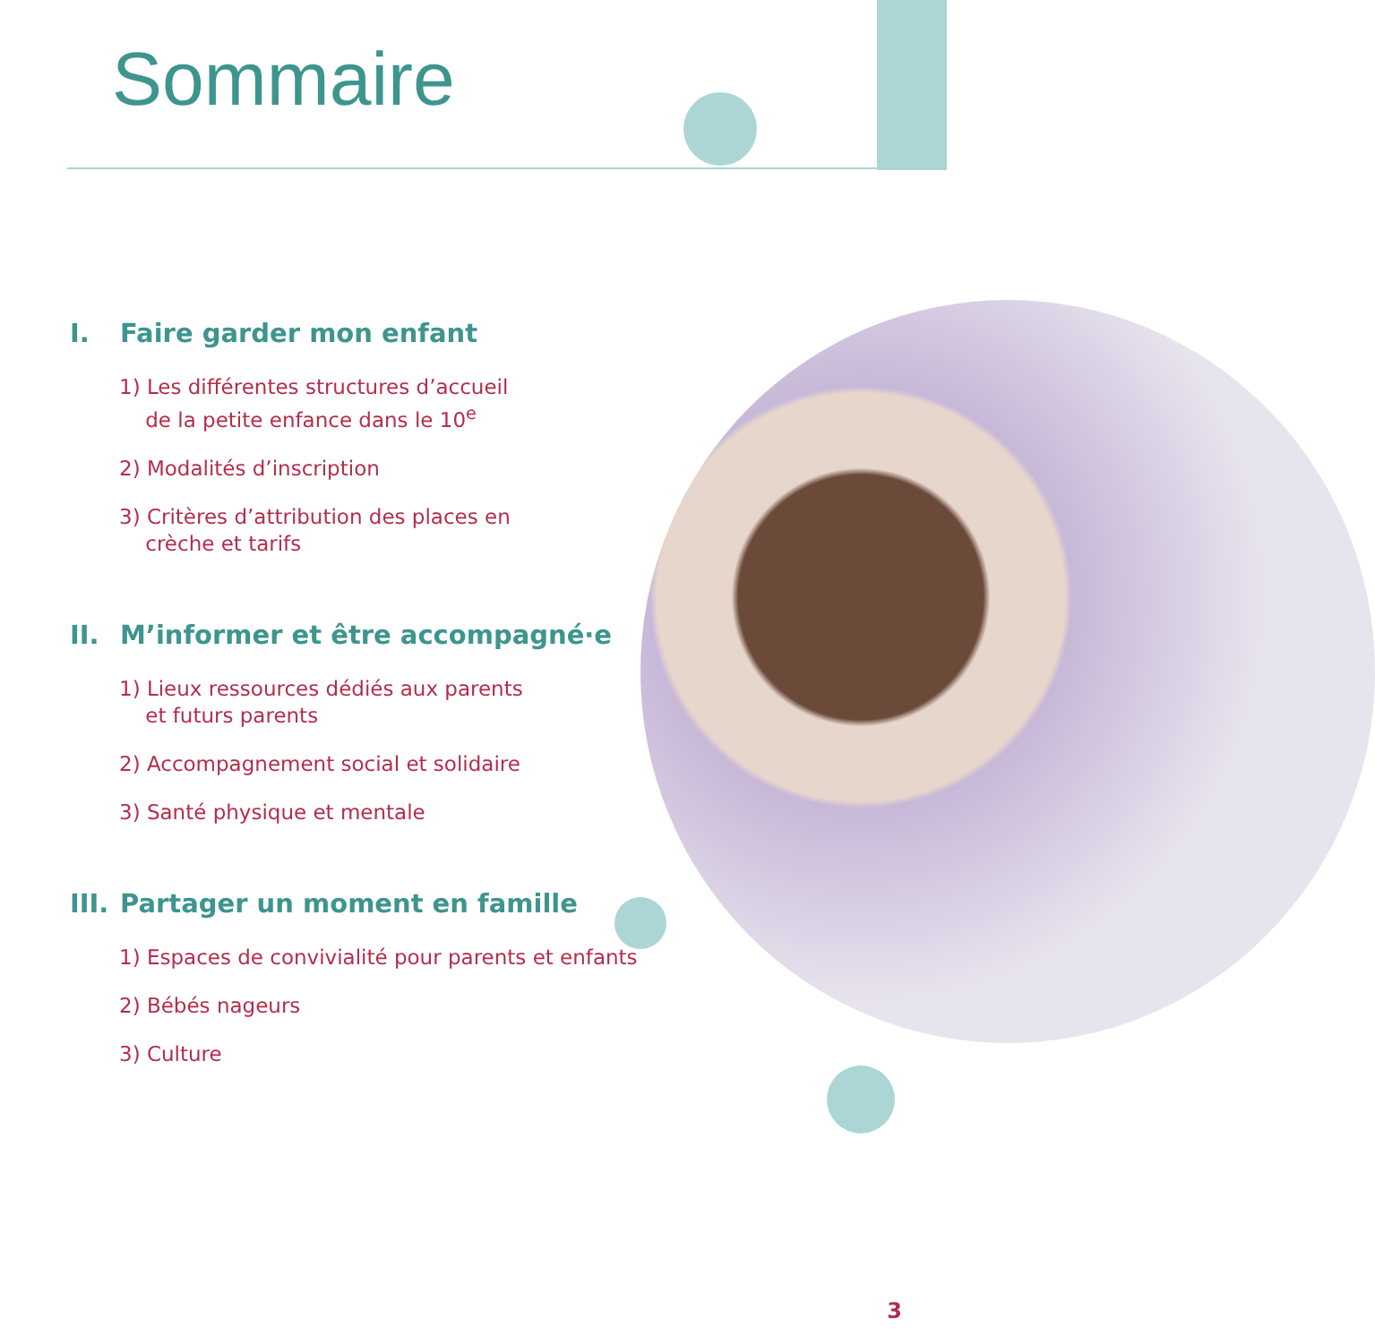Sommaire
I. Faire garder mon enfant
1) Les différentes structures d’accueil
de la petite enfance dans le 10<sup>e</sup>
2) Modalités d’inscription
3) Critères d’attribution des places en
crèche et tarifs
II. M’informer et être accompagné·e
1) Lieux ressources dédiés aux parents
et futurs parents
2) Accompagnement social et solidaire
3) Santé physique et mentale
III. Partager un moment en famille
1) Espaces de convivialité pour parents et enfants
2) Bébés nageurs
3) Culture
3